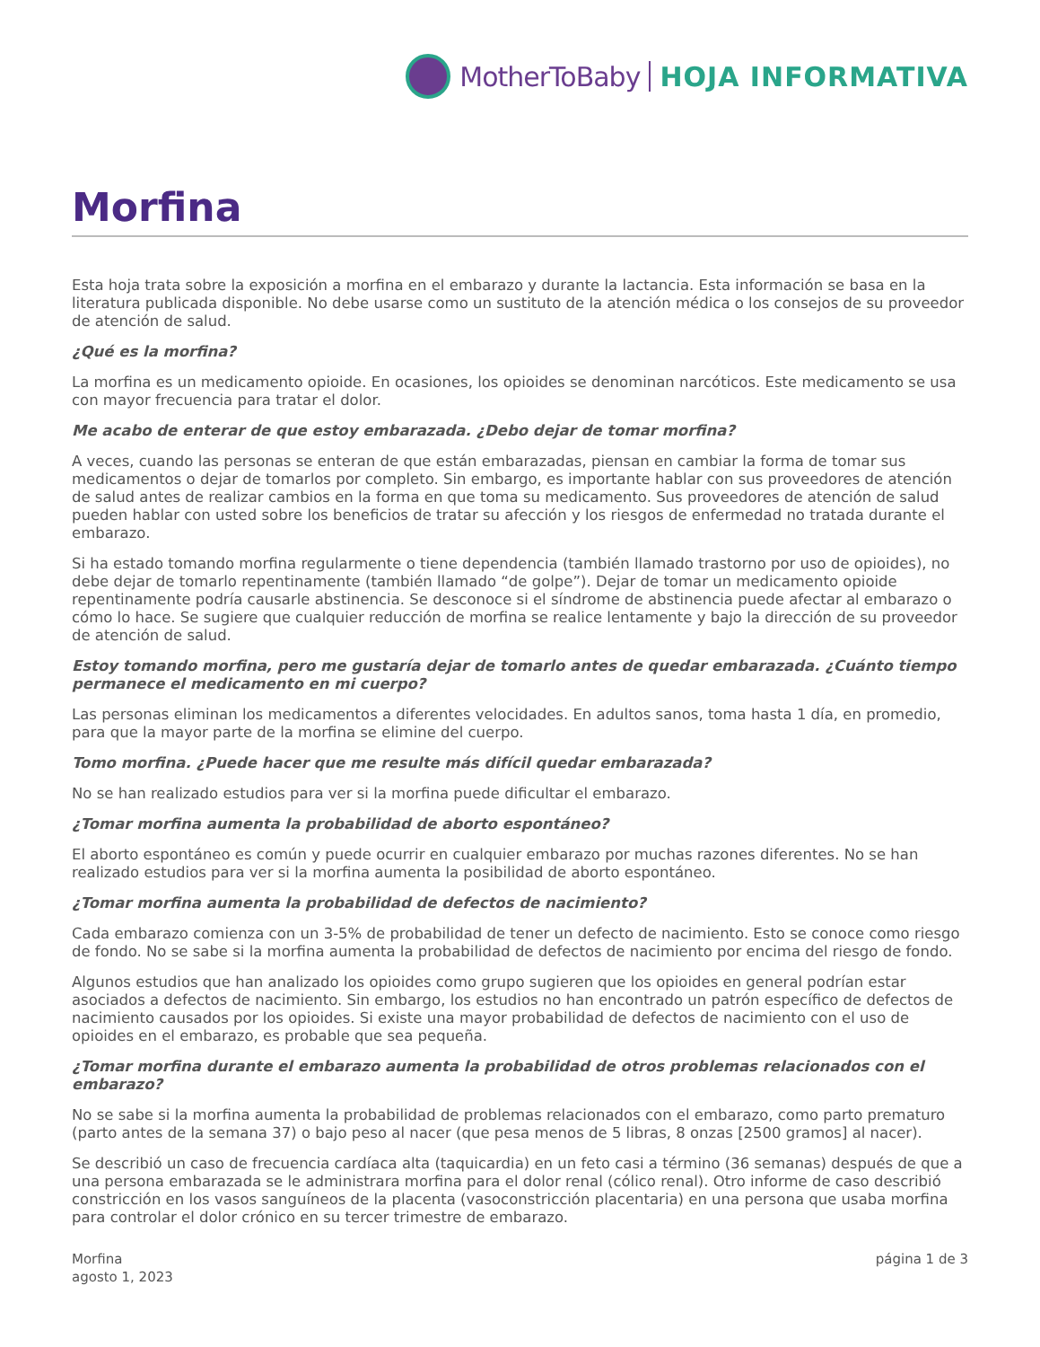MotherToBaby HOJA INFORMATIVA
Morfina
Esta hoja trata sobre la exposición a morfina en el embarazo y durante la lactancia. Esta información se basa en la literatura publicada disponible. No debe usarse como un sustituto de la atención médica o los consejos de su proveedor de atención de salud.
¿Qué es la morfina?
La morfina es un medicamento opioide. En ocasiones, los opioides se denominan narcóticos. Este medicamento se usa con mayor frecuencia para tratar el dolor.
Me acabo de enterar de que estoy embarazada. ¿Debo dejar de tomar morfina?
A veces, cuando las personas se enteran de que están embarazadas, piensan en cambiar la forma de tomar sus medicamentos o dejar de tomarlos por completo. Sin embargo, es importante hablar con sus proveedores de atención de salud antes de realizar cambios en la forma en que toma su medicamento. Sus proveedores de atención de salud pueden hablar con usted sobre los beneficios de tratar su afección y los riesgos de enfermedad no tratada durante el embarazo.
Si ha estado tomando morfina regularmente o tiene dependencia (también llamado trastorno por uso de opioides), no debe dejar de tomarlo repentinamente (también llamado “de golpe”). Dejar de tomar un medicamento opioide repentinamente podría causarle abstinencia. Se desconoce si el síndrome de abstinencia puede afectar al embarazo o cómo lo hace. Se sugiere que cualquier reducción de morfina se realice lentamente y bajo la dirección de su proveedor de atención de salud.
Estoy tomando morfina, pero me gustaría dejar de tomarlo antes de quedar embarazada. ¿Cuánto tiempo permanece el medicamento en mi cuerpo?
Las personas eliminan los medicamentos a diferentes velocidades. En adultos sanos, toma hasta 1 día, en promedio, para que la mayor parte de la morfina se elimine del cuerpo.
Tomo morfina. ¿Puede hacer que me resulte más difícil quedar embarazada?
No se han realizado estudios para ver si la morfina puede dificultar el embarazo.
¿Tomar morfina aumenta la probabilidad de aborto espontáneo?
El aborto espontáneo es común y puede ocurrir en cualquier embarazo por muchas razones diferentes. No se han realizado estudios para ver si la morfina aumenta la posibilidad de aborto espontáneo.
¿Tomar morfina aumenta la probabilidad de defectos de nacimiento?
Cada embarazo comienza con un 3-5% de probabilidad de tener un defecto de nacimiento. Esto se conoce como riesgo de fondo. No se sabe si la morfina aumenta la probabilidad de defectos de nacimiento por encima del riesgo de fondo.
Algunos estudios que han analizado los opioides como grupo sugieren que los opioides en general podrían estar asociados a defectos de nacimiento. Sin embargo, los estudios no han encontrado un patrón específico de defectos de nacimiento causados por los opioides. Si existe una mayor probabilidad de defectos de nacimiento con el uso de opioides en el embarazo, es probable que sea pequeña.
¿Tomar morfina durante el embarazo aumenta la probabilidad de otros problemas relacionados con el embarazo?
No se sabe si la morfina aumenta la probabilidad de problemas relacionados con el embarazo, como parto prematuro (parto antes de la semana 37) o bajo peso al nacer (que pesa menos de 5 libras, 8 onzas [2500 gramos] al nacer).
Se describió un caso de frecuencia cardíaca alta (taquicardia) en un feto casi a término (36 semanas) después de que a una persona embarazada se le administrara morfina para el dolor renal (cólico renal). Otro informe de caso describió constricción en los vasos sanguíneos de la placenta (vasoconstricción placentaria) en una persona que usaba morfina para controlar el dolor crónico en su tercer trimestre de embarazo.
Morfina
agosto 1, 2023
página 1 de 3